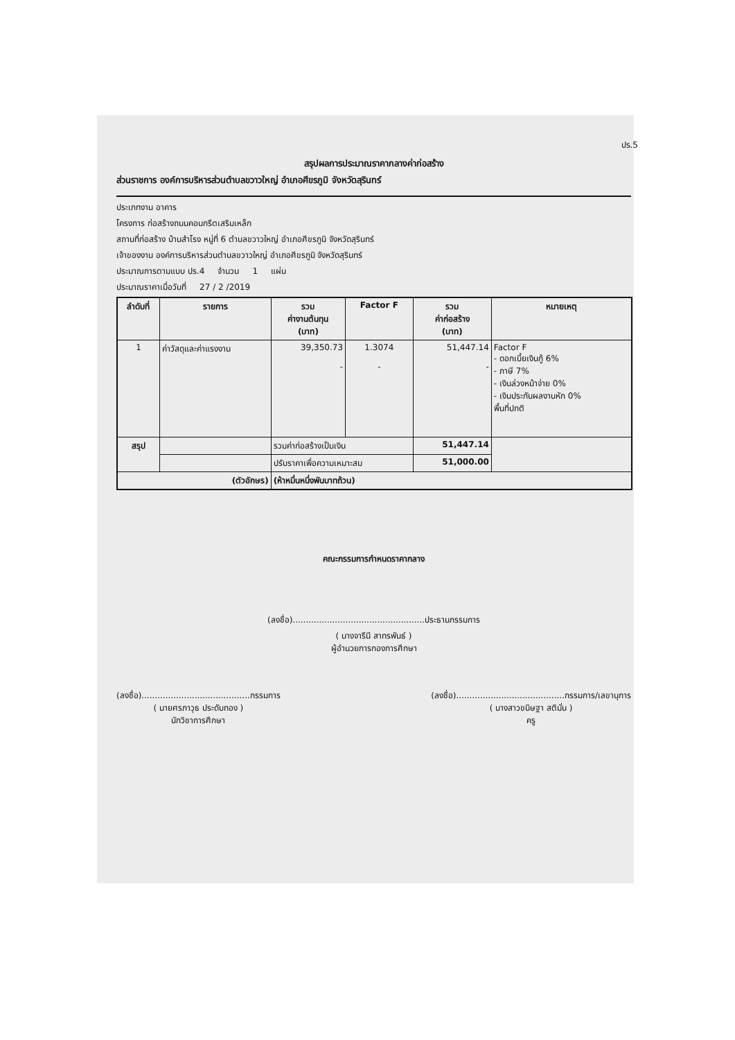ปร.5
สรุปผลการประมาณราคากลางค่าก่อสร้าง
ส่วนราชการ องค์การบริหารส่วนตำบลขวาวใหญ่ อำเภอศีขรภูมิ จังหวัดสุรินทร์
ประเภทงาน อาคาร
โครงการ ก่อสร้างถนนคอนกรีตเสริมเหล็ก
สถานที่ก่อสร้าง บ้านสำโรง หมู่ที่ 6 ตำบลขวาวใหญ่ อำเภอศีขรภูมิ จังหวัดสุรินทร์
เจ้าของงาน องค์การบริหารส่วนตำบลขวาวใหญ่ อำเภอศีขรภูมิ จังหวัดสุรินทร์
ประมาณการตามแบบ ปร.4 จำนวน 1 แผ่น
ประมาณราคาเมื่อวันที่ 27 / 2 /2019
| ลำดับที่ | รายการ | รวม ค่างานต้นทุน (บาท) | Factor F | รวม ค่าก่อสร้าง (บาท) | หมายเหตุ |
| --- | --- | --- | --- | --- | --- |
| 1 | ค่าวัสดุและค่าแรงงาน | 39,350.73 - | 1.3074 - | 51,447.14 - | Factor F - ดอกเบี้ยเงินกู้ 6% - ภาษี 7% - เงินล่วงหน้าจ่าย 0% - เงินประกันผลงานหัก 0% พื้นที่ปกติ |
| สรุป | | รวมค่าก่อสร้างเป็นเงิน | | 51,447.14 | |
| | | ปรับราคาเพื่อความเหมาะสม | | 51,000.00 | |
| (ตัวอักษร) | | (ห้าหมื่นหนึ่งพันบาทถ้วน) | | | |
คณะกรรมการกำหนดราคากลาง
(ลงชื่อ)..................................................ประธานกรรมการ
( นางจารีนี สาทรพันธ์ )
ผู้อำนวยการกองการศึกษา
(ลงชื่อ).........................................กรรมการ
( นายศรภาวุธ ประดับทอง )
นักวิชาการศึกษา
(ลงชื่อ).........................................กรรมการ/เลขานุการ
( นางสาวขนิษฐา สติมั่น )
ครู